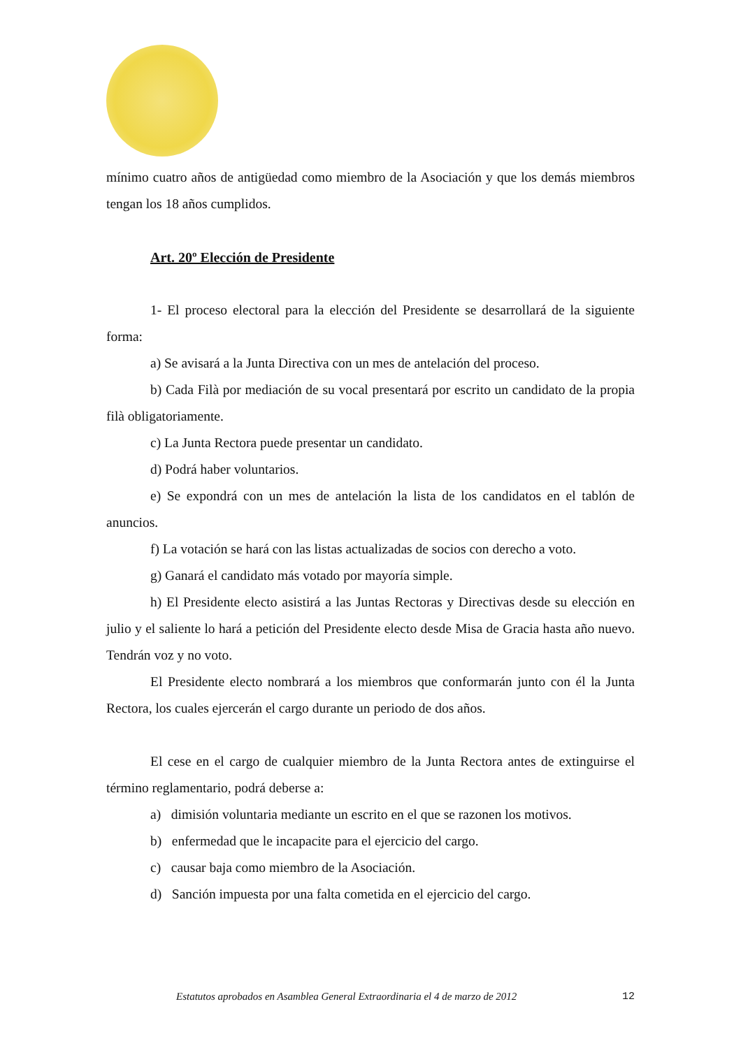mínimo cuatro años de antigüedad como miembro de la Asociación y que los demás miembros tengan los 18 años cumplidos.
Art. 20º Elección de Presidente
1- El proceso electoral para la elección del Presidente se desarrollará de la siguiente forma:
a) Se avisará a la Junta Directiva con un mes de antelación del proceso.
b) Cada Filà por mediación de su vocal presentará por escrito un candidato de la propia filà obligatoriamente.
c) La Junta Rectora puede presentar un candidato.
d) Podrá haber voluntarios.
e) Se expondrá con un mes de antelación la lista de los candidatos en el tablón de anuncios.
f) La votación se hará con las listas actualizadas de socios con derecho a voto.
g) Ganará el candidato más votado por mayoría simple.
h) El Presidente electo asistirá a las Juntas Rectoras y Directivas desde su elección en julio y el saliente lo hará a petición del Presidente electo desde Misa de Gracia hasta año nuevo. Tendrán voz y no voto.
El Presidente electo nombrará a los miembros que conformarán junto con él la Junta Rectora, los cuales ejercerán el cargo durante un periodo de dos años.
El cese en el cargo de cualquier miembro de la Junta Rectora antes de extinguirse el término reglamentario, podrá deberse a:
a) dimisión voluntaria mediante un escrito en el que se razonen los motivos.
b) enfermedad que le incapacite para el ejercicio del cargo.
c) causar baja como miembro de la Asociación.
d) Sanción impuesta por una falta cometida en el ejercicio del cargo.
Estatutos aprobados en Asamblea General Extraordinaria el 4 de marzo de 2012 12